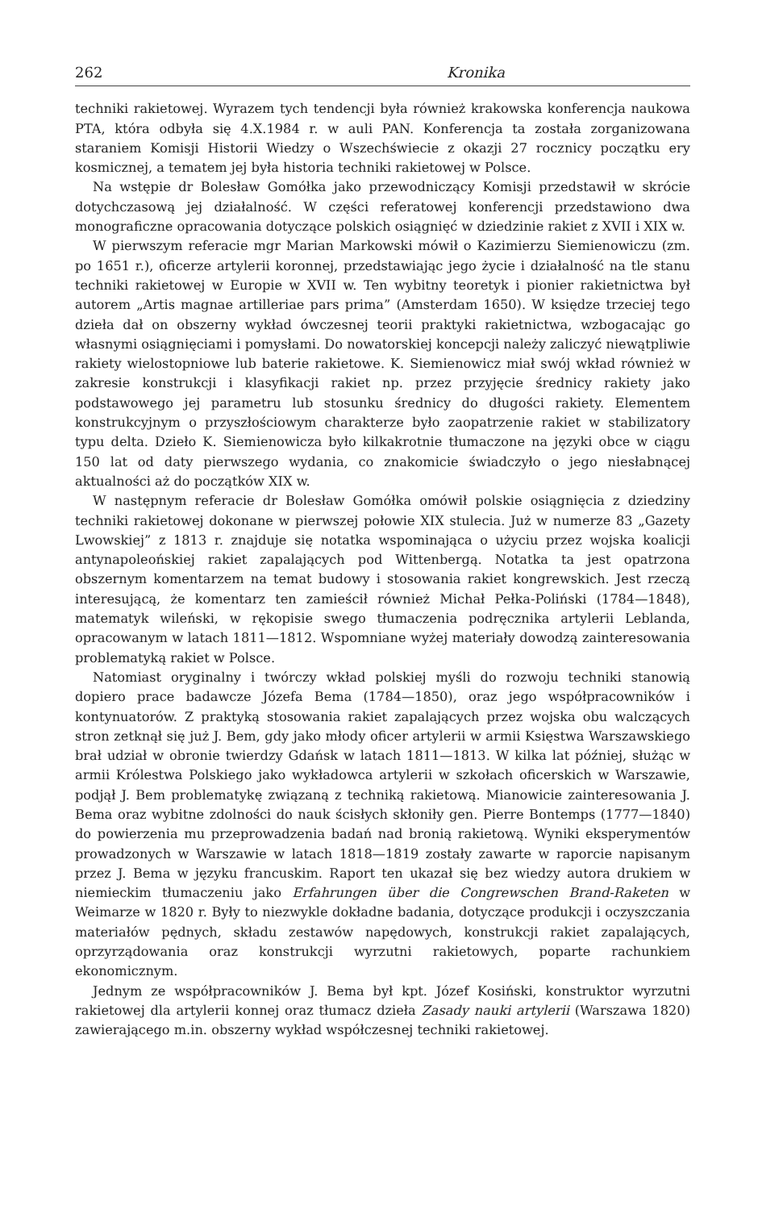262 Kronika
techniki rakietowej. Wyrazem tych tendencji była również krakowska konferencja naukowa PTA, która odbyła się 4.X.1984 r. w auli PAN. Konferencja ta została zorganizowana staraniem Komisji Historii Wiedzy o Wszechświecie z okazji 27 rocznicy początku ery kosmicznej, a tematem jej była historia techniki rakietowej w Polsce.
Na wstępie dr Bolesław Gomółka jako przewodniczący Komisji przedstawił w skrócie dotychczasową jej działalność. W części referatowej konferencji przedstawiono dwa monograficzne opracowania dotyczące polskich osiągnięć w dziedzinie rakiet z XVII i XIX w.
W pierwszym referacie mgr Marian Markowski mówił o Kazimierzu Siemienowiczu (zm. po 1651 r.), oficerze artylerii koronnej, przedstawiając jego życie i działalność na tle stanu techniki rakietowej w Europie w XVII w. Ten wybitny teoretyk i pionier rakietnictwa był autorem „Artis magnae artilleriae pars prima” (Amsterdam 1650). W księdze trzeciej tego dzieła dał on obszerny wykład ówczesnej teorii praktyki rakietnictwa, wzbogacając go własnymi osiągnięciami i pomysłami. Do nowatorskiej koncepcji należy zaliczyć niewątpliwie rakiety wielostopniowe lub baterie rakietowe. K. Siemienowicz miał swój wkład również w zakresie konstrukcji i klasyfikacji rakiet np. przez przyjęcie średnicy rakiety jako podstawowego jej parametru lub stosunku średnicy do długości rakiety. Elementem konstrukcyjnym o przyszłościowym charakterze było zaopatrzenie rakiet w stabilizatory typu delta. Dzieło K. Siemienowicza było kilkakrotnie tłumaczone na języki obce w ciągu 150 lat od daty pierwszego wydania, co znakomicie świadczyło o jego niesłabnącej aktualności aż do początków XIX w.
W następnym referacie dr Bolesław Gomółka omówił polskie osiągnięcia z dziedziny techniki rakietowej dokonane w pierwszej połowie XIX stulecia. Już w numerze 83 „Gazety Lwowskiej” z 1813 r. znajduje się notatka wspominająca o użyciu przez wojska koalicji antynapoleońskiej rakiet zapalających pod Wittenbergą. Notatka ta jest opatrzona obszernym komentarzem na temat budowy i stosowania rakiet kongrewskich. Jest rzeczą interesującą, że komentarz ten zamieścił również Michał Pełka-Poliński (1784—1848), matematyk wileński, w rękopisie swego tłumaczenia podręcznika artylerii Leblanda, opracowanym w latach 1811—1812. Wspomniane wyżej materiały dowodzą zainteresowania problematyką rakiet w Polsce.
Natomiast oryginalny i twórczy wkład polskiej myśli do rozwoju techniki stanowią dopiero prace badawcze Józefa Bema (1784—1850), oraz jego współpracowników i kontynuatorów. Z praktyką stosowania rakiet zapalających przez wojska obu walczących stron zetknął się już J. Bem, gdy jako młody oficer artylerii w armii Księstwa Warszawskiego brał udział w obronie twierdzy Gdańsk w latach 1811—1813. W kilka lat później, służąc w armii Królestwa Polskiego jako wykładowca artylerii w szkołach oficerskich w Warszawie, podjął J. Bem problematykę związaną z techniką rakietową. Mianowicie zainteresowania J. Bema oraz wybitne zdolności do nauk ścisłych skłoniły gen. Pierre Bontemps (1777—1840) do powierzenia mu przeprowadzenia badań nad bronią rakietową. Wyniki eksperymentów prowadzonych w Warszawie w latach 1818—1819 zostały zawarte w raporcie napisanym przez J. Bema w języku francuskim. Raport ten ukazał się bez wiedzy autora drukiem w niemieckim tłumaczeniu jako Erfahrungen über die Congrewschen Brand-Raketen w Weimarze w 1820 r. Były to niezwykle dokładne badania, dotyczące produkcji i oczyszczania materiałów pędnych, składu zestawów napędowych, konstrukcji rakiet zapalających, oprzyrządowania oraz konstrukcji wyrzutni rakietowych, poparte rachunkiem ekonomicznym.
Jednym ze współpracowników J. Bema był kpt. Józef Kosiński, konstruktor wyrzutni rakietowej dla artylerii konnej oraz tłumacz dzieła Zasady nauki artylerii (Warszawa 1820) zawierającego m.in. obszerny wykład współczesnej techniki rakietowej.